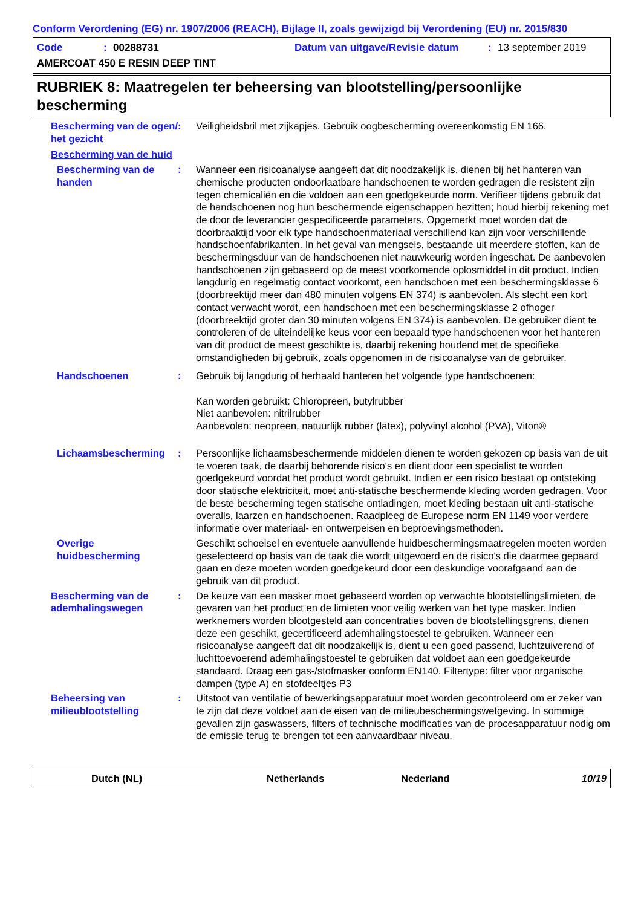Conform Verordening (EG) nr. 1907/2006 (REACH), Bijlage II, zoals gewijzigd bij Verordening (EU) nr. 2015/830
Code: 00288731 Datum van uitgave/Revisie datum: 13 september 2019
AMERCOAT 450 E RESIN DEEP TINT
RUBRIEK 8: Maatregelen ter beheersing van blootstelling/persoonlijke bescherming
Bescherming van de ogen/ het gezicht
: Veiligheidsbril met zijkapjes. Gebruik oogbescherming overeenkomstig EN 166.
Bescherming van de huid
Bescherming van de handen
: Wanneer een risicoanalyse aangeeft dat dit noodzakelijk is, dienen bij het hanteren van chemische producten ondoorlaatbare handschoenen te worden gedragen die resistent zijn tegen chemicaliën en die voldoen aan een goedgekeurde norm. Verifieer tijdens gebruik dat de handschoenen nog hun beschermende eigenschappen bezitten; houd hierbij rekening met de door de leverancier gespecificeerde parameters. Opgemerkt moet worden dat de doorbraaktijd voor elk type handschoenmateriaal verschillend kan zijn voor verschillende handschoenfabrikanten. In het geval van mengsels, bestaande uit meerdere stoffen, kan de beschermingsduur van de handschoenen niet nauwkeurig worden ingeschat. De aanbevolen handschoenen zijn gebaseerd op de meest voorkomende oplosmiddel in dit product. Indien langdurig en regelmatig contact voorkomt, een handschoen met een beschermingsklasse 6 (doorbreektijd meer dan 480 minuten volgens EN 374) is aanbevolen. Als slecht een kort contact verwacht wordt, een handschoen met een beschermingsklasse 2 ofhoger (doorbreektijd groter dan 30 minuten volgens EN 374) is aanbevolen. De gebruiker dient te controleren of de uiteindelijke keus voor een bepaald type handschoenen voor het hanteren van dit product de meest geschikte is, daarbij rekening houdend met de specifieke omstandigheden bij gebruik, zoals opgenomen in de risicoanalyse van de gebruiker.
Handschoenen : Gebruik bij langdurig of herhaald hanteren het volgende type handschoenen:
Kan worden gebruikt: Chloropreen, butylrubber
Niet aanbevolen: nitrilrubber
Aanbevolen: neopreen, natuurlijk rubber (latex), polyvinyl alcohol (PVA), Viton®
Lichaamsbescherming : Persoonlijke lichaamsbeschermende middelen dienen te worden gekozen op basis van de uit te voeren taak, de daarbij behorende risico's en dient door een specialist te worden goedgekeurd voordat het product wordt gebruikt. Indien er een risico bestaat op ontsteking door statische elektriciteit, moet anti-statische beschermende kleding worden gedragen. Voor de beste bescherming tegen statische ontladingen, moet kleding bestaan uit anti-statische overalls, laarzen en handschoenen. Raadpleeg de Europese norm EN 1149 voor verdere informatie over materiaal- en ontwerpeisen en beproevingsmethoden.
Overige huidbescherming Geschikt schoeisel en eventuele aanvullende huidbeschermingsmaatregelen moeten worden geselecteerd op basis van de taak die wordt uitgevoerd en de risico's die daarmee gepaard gaan en deze moeten worden goedgekeurd door een deskundige voorafgaand aan de gebruik van dit product.
Bescherming van de ademhalingswegen
: De keuze van een masker moet gebaseerd worden op verwachte blootstellingslimieten, de gevaren van het product en de limieten voor veilig werken van het type masker. Indien werknemers worden blootgesteld aan concentraties boven de blootstellingsgrens, dienen deze een geschikt, gecertificeerd ademhalingstoestel te gebruiken. Wanneer een risicoanalyse aangeeft dat dit noodzakelijk is, dient u een goed passend, luchtzuiverend of luchttoevoerend ademhalingstoestel te gebruiken dat voldoet aan een goedgekeurde standaard. Draag een gas-/stofmasker conform EN140. Filtertype: filter voor organische dampen (type A) en stofdeeltjes P3
Beheersing van milieublootstelling
: Uitstoot van ventilatie of bewerkingsapparatuur moet worden gecontroleerd om er zeker van te zijn dat deze voldoet aan de eisen van de milieubeschermingswetgeving. In sommige gevallen zijn gaswassers, filters of technische modificaties van de procesapparatuur nodig om de emissie terug te brengen tot een aanvaardbaar niveau.
Dutch (NL) Netherlands Nederland 10/19